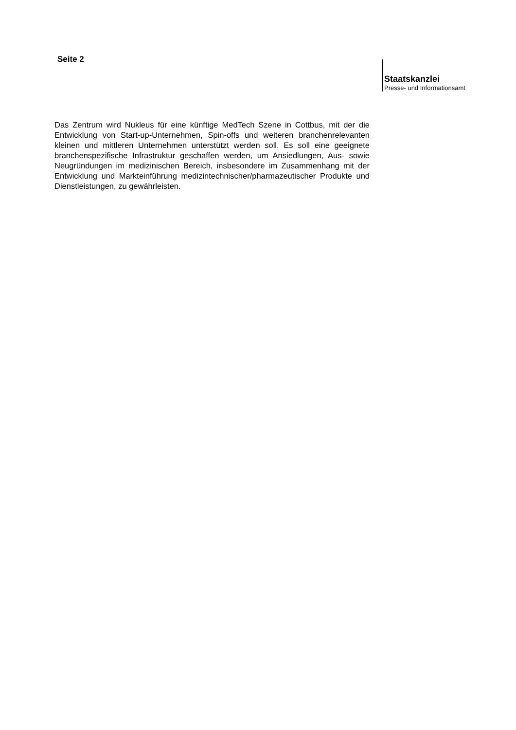Seite 2
Staatskanzlei
Presse- und Informationsamt
Das Zentrum wird Nukleus für eine künftige MedTech Szene in Cottbus, mit der die Entwicklung von Start-up-Unternehmen, Spin-offs und weiteren branchenrelevanten kleinen und mittleren Unternehmen unterstützt werden soll. Es soll eine geeignete branchenspezifische Infrastruktur geschaffen werden, um Ansiedlungen, Aus- sowie Neugründungen im medizinischen Bereich, insbesondere im Zusammenhang mit der Entwicklung und Markteinführung medizintechnischer/pharmazeutischer Produkte und Dienstleistungen, zu gewährleisten.